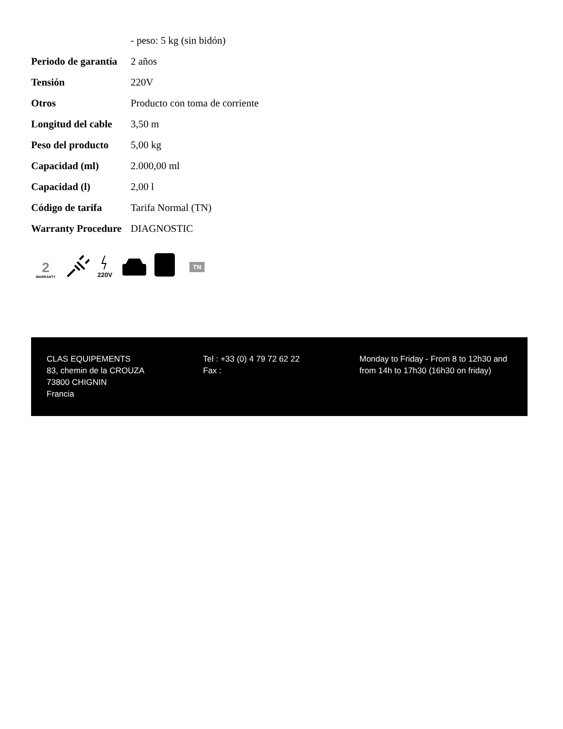| | - peso: 5 kg (sin bidón) |
| Periodo de garantía | 2 años |
| Tensión | 220V |
| Otros | Producto con toma de corriente |
| Longitud del cable | 3,50 m |
| Peso del producto | 5,00 kg |
| Capacidad (ml) | 2.000,00 ml |
| Capacidad (l) | 2,00 l |
| Código de tarifa | Tarifa Normal (TN) |
| Warranty Procedure | DIAGNOSTIC |
2
WARRANTY
220V
TN
CLAS EQUIPEMENTS
83, chemin de la CROUZA
73800 CHIGNIN
Francia
Tel : +33 (0) 4 79 72 62 22
Fax :
Monday to Friday - From 8 to 12h30 and from 14h to 17h30 (16h30 on friday)